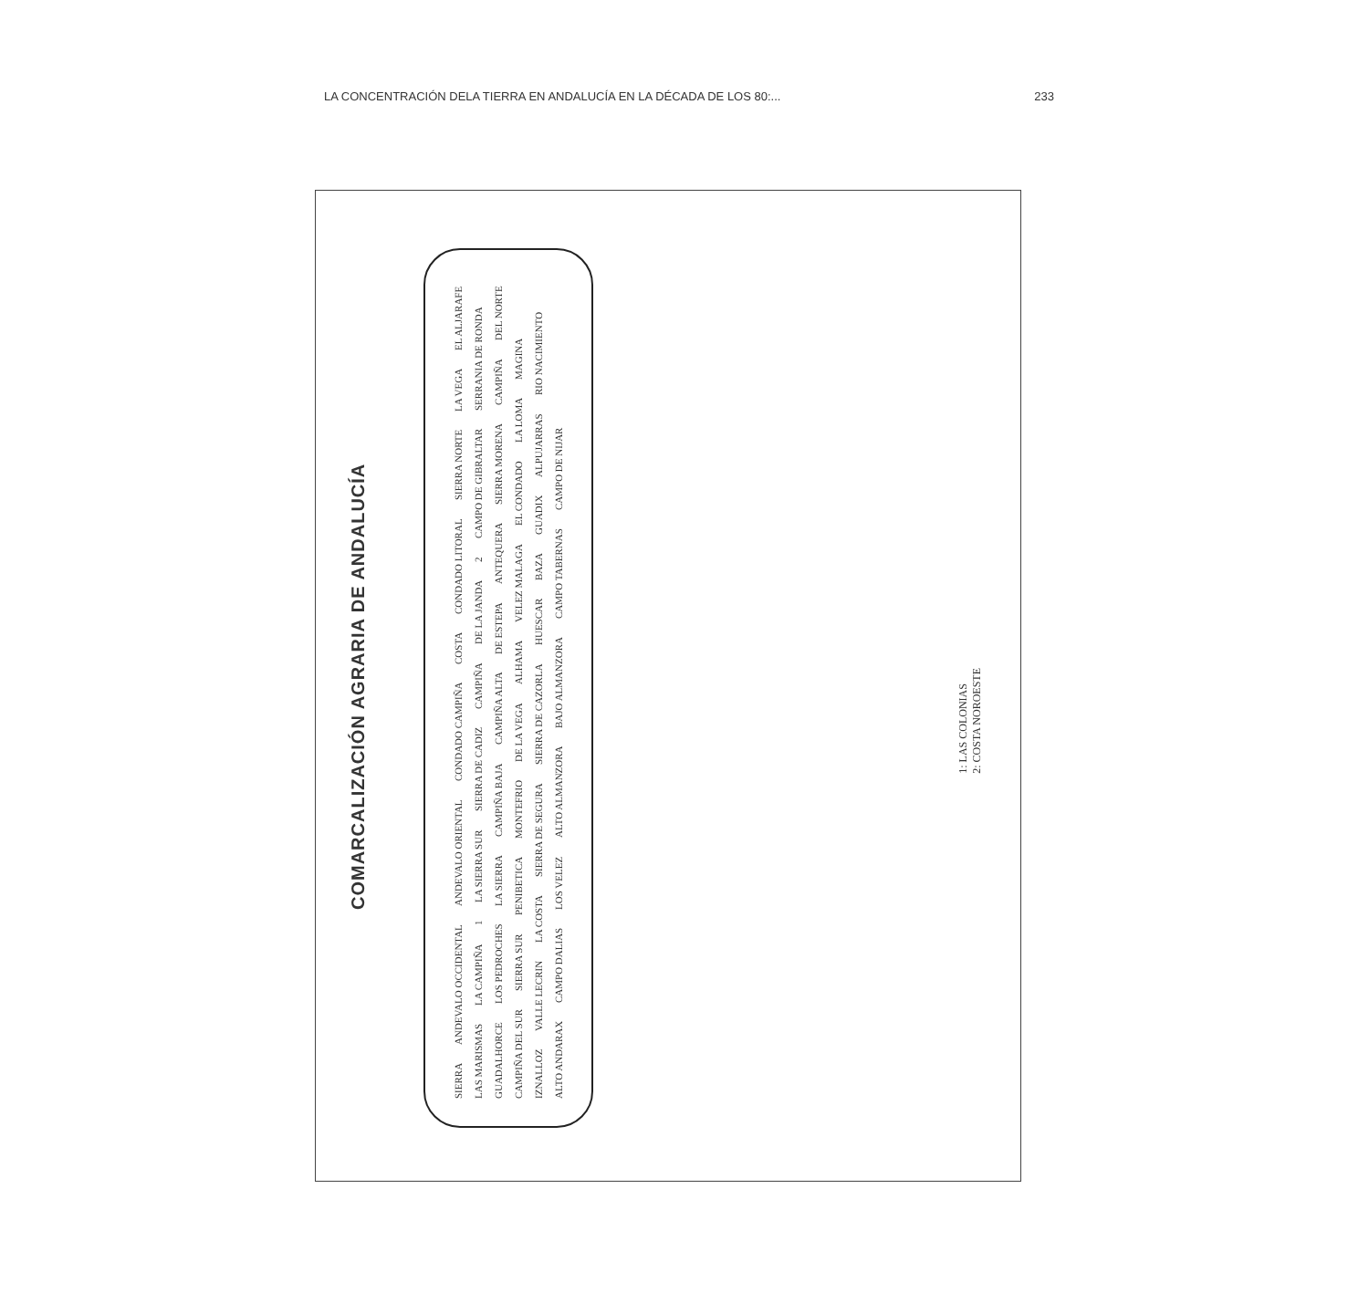LA CONCENTRACIÓN DELA TIERRA EN ANDALUCÍA EN LA DÉCADA DE LOS 80:... 233
COMARCALIZACIÓN AGRARIA DE ANDALUCÍA
SIERRA ANDEVALO OCCIDENTAL ANDEVALO ORIENTAL CONDADO CAMPIÑA COSTA CONDADO LITORAL SIERRA NORTE LA VEGA EL ALJARAFE LAS MARISMAS LA CAMPIÑA 1 LA SIERRA SUR SIERRA DE CADIZ CAMPIÑA DE LA JANDA 2 CAMPO DE GIBRALTAR SERRANIA DE RONDA GUADALHORCE LOS PEDROCHES LA SIERRA CAMPIÑA BAJA CAMPIÑA ALTA DE ESTEPA ANTEQUERA SIERRA MORENA CAMPIÑA DEL NORTE CAMPIÑA DEL SUR SIERRA SUR PENIBETICA MONTEFRIO DE LA VEGA ALHAMA VELEZ MALAGA EL CONDADO LA LOMA MAGINA IZNALLOZ VALLE LECRIN LA COSTA SIERRA DE SEGURA SIERRA DE CAZORLA HUESCAR BAZA GUADIX ALPUJARRAS RIO NACIMIENTO ALTO ANDARAX CAMPO DALIAS LOS VELEZ ALTO ALMANZORA BAJO ALMANZORA CAMPO TABERNAS CAMPO DE NIJAR
1: LAS COLONIAS
2: COSTA NOROESTE